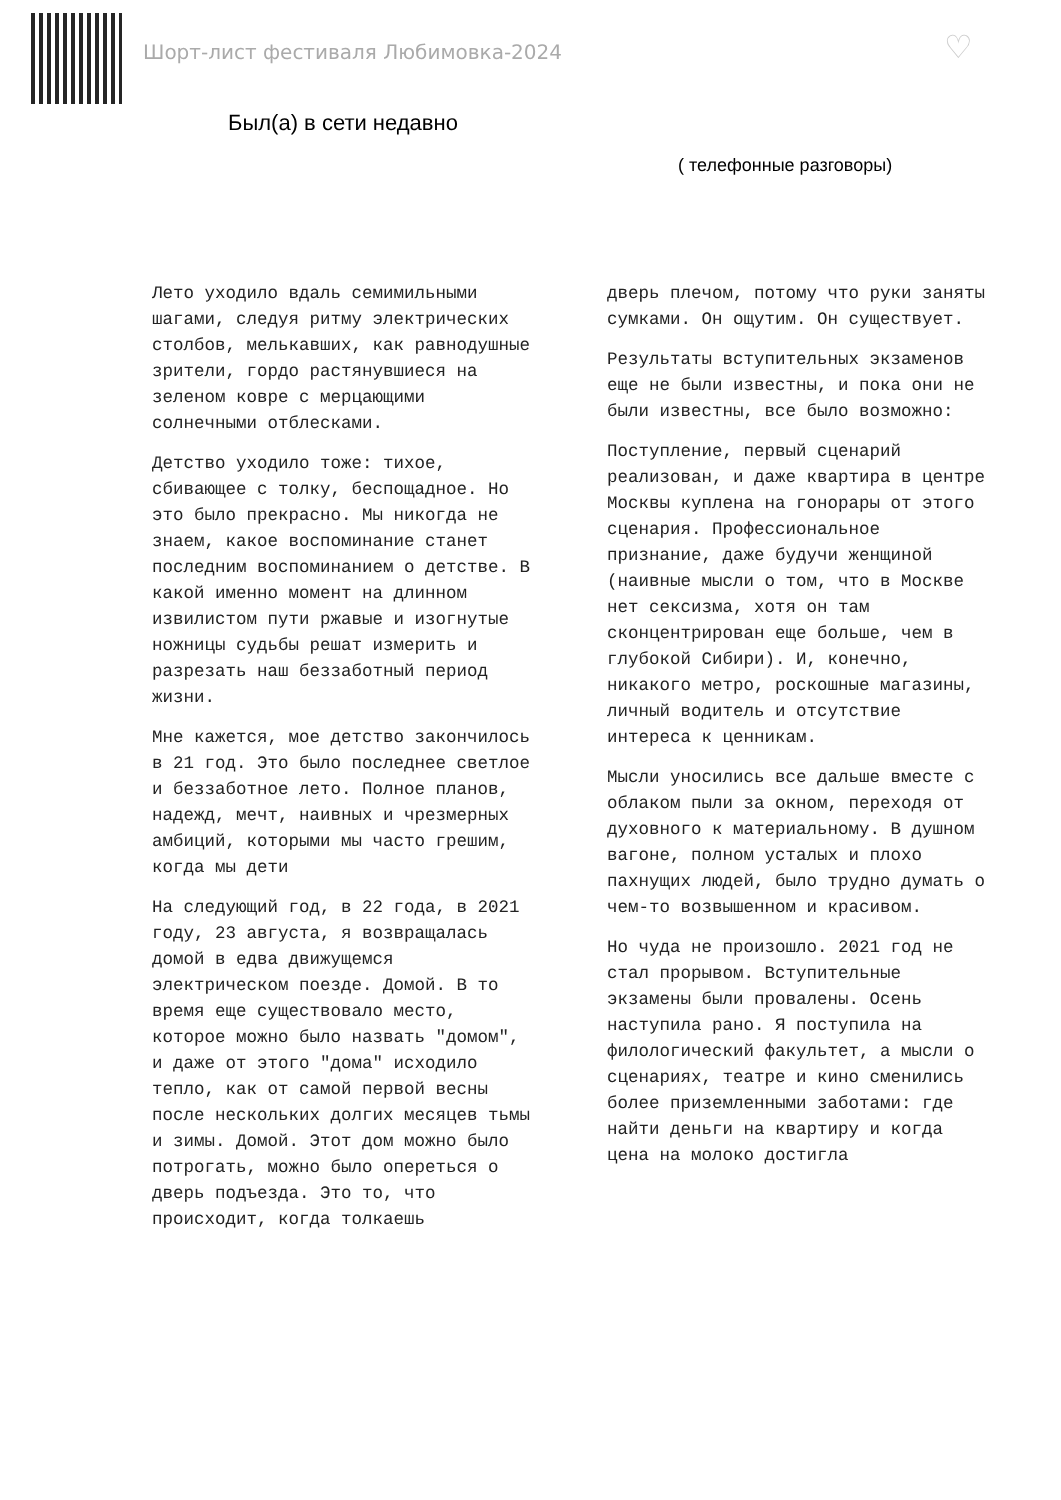Шорт-лист фестиваля Любимовка-2024
♡
Был(а) в сети недавно
( телефонные разговоры)
Лето уходило вдаль семимильными шагами, следуя ритму электрических столбов, мелькавших, как равнодушные зрители, гордо растянувшиеся на зеленом ковре с мерцающими солнечными отблесками.
Детство уходило тоже: тихое, сбивающее с толку, беспощадное. Но это было прекрасно. Мы никогда не знаем, какое воспоминание станет последним воспоминанием о детстве. В какой именно момент на длинном извилистом пути ржавые и изогнутые ножницы судьбы решат измерить и разрезать наш беззаботный период жизни.
Мне кажется, мое детство закончилось в 21 год. Это было последнее светлое и беззаботное лето. Полное планов, надежд, мечт, наивных и чрезмерных амбиций, которыми мы часто грешим, когда мы дети
На следующий год, в 22 года, в 2021 году, 23 августа, я возвращалась домой в едва движущемся электрическом поезде. Домой. В то время еще существовало место, которое можно было назвать "домом", и даже от этого "дома" исходило тепло, как от самой первой весны после нескольких долгих месяцев тьмы и зимы. Домой. Этот дом можно было потрогать, можно было опереться о дверь подъезда. Это то, что происходит, когда толкаешь
дверь плечом, потому что руки заняты сумками. Он ощутим. Он существует.
Результаты вступительных экзаменов еще не были известны, и пока они не были известны, все было возможно:
Поступление, первый сценарий реализован, и даже квартира в центре Москвы куплена на гонорары от этого сценария. Профессиональное признание, даже будучи женщиной (наивные мысли о том, что в Москве нет сексизма, хотя он там сконцентрирован еще больше, чем в глубокой Сибири). И, конечно, никакого метро, роскошные магазины, личный водитель и отсутствие интереса к ценникам.
Мысли уносились все дальше вместе с облаком пыли за окном, переходя от духовного к материальному. В душном вагоне, полном усталых и плохо пахнущих людей, было трудно думать о чем-то возвышенном и красивом.
Но чуда не произошло. 2021 год не стал прорывом. Вступительные экзамены были провалены. Осень наступила рано. Я поступила на филологический факультет, а мысли о сценариях, театре и кино сменились более приземленными заботами: где найти деньги на квартиру и когда цена на молоко достигла